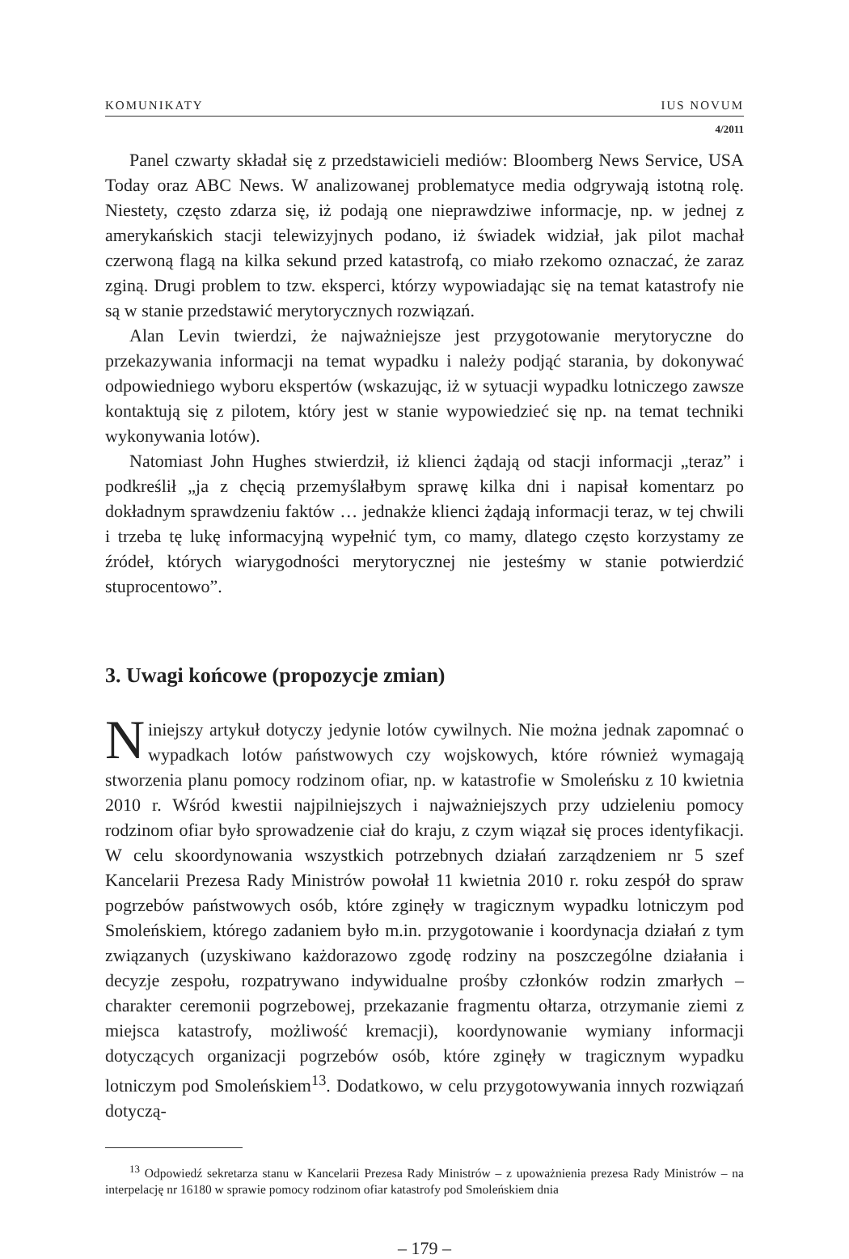KOMUNIKATY IUS NOVUM
4/2011
Panel czwarty składał się z przedstawicieli mediów: Bloomberg News Service, USA Today oraz ABC News. W analizowanej problematyce media odgrywają istotną rolę. Niestety, często zdarza się, iż podają one nieprawdziwe informacje, np. w jednej z amerykańskich stacji telewizyjnych podano, iż świadek widział, jak pilot machał czerwoną flagą na kilka sekund przed katastrofą, co miało rzekomo oznaczać, że zaraz zginą. Drugi problem to tzw. eksperci, którzy wypowiadając się na temat katastrofy nie są w stanie przedstawić merytorycznych rozwiązań.
Alan Levin twierdzi, że najważniejsze jest przygotowanie merytoryczne do przekazywania informacji na temat wypadku i należy podjąć starania, by dokonywać odpowiedniego wyboru ekspertów (wskazując, iż w sytuacji wypadku lotniczego zawsze kontaktują się z pilotem, który jest w stanie wypowiedzieć się np. na temat techniki wykonywania lotów).
Natomiast John Hughes stwierdził, iż klienci żądają od stacji informacji „teraz” i podkreślił „ja z chęcią przemyślałbym sprawę kilka dni i napisał komentarz po dokładnym sprawdzeniu faktów … jednakże klienci żądają informacji teraz, w tej chwili i trzeba tę lukę informacyjną wypełnić tym, co mamy, dlatego często korzystamy ze źródeł, których wiarygodności merytorycznej nie jesteśmy w stanie potwierdzić stuprocentowo”.
3. Uwagi końcowe (propozycje zmian)
Niniejszy artykuł dotyczy jedynie lotów cywilnych. Nie można jednak zapomnać o wypadkach lotów państwowych czy wojskowych, które również wymagają stworzenia planu pomocy rodzinom ofiar, np. w katastrofie w Smoleńsku z 10 kwietnia 2010 r. Wśród kwestii najpilniejszych i najważniejszych przy udzieleniu pomocy rodzinom ofiar było sprowadzenie ciał do kraju, z czym wiązał się proces identyfikacji. W celu skoordynowania wszystkich potrzebnych działań zarządzeniem nr 5 szef Kancelarii Prezesa Rady Ministrów powołał 11 kwietnia 2010 r. roku zespół do spraw pogrzebów państwowych osób, które zginęły w tragicznym wypadku lotniczym pod Smoleńskiem, którego zadaniem było m.in. przygotowanie i koordynacja działań z tym związanych (uzyskiwano każdorazowo zgodę rodziny na poszczególne działania i decyzje zespołu, rozpatrywano indywidualne prośby członków rodzin zmarłych – charakter ceremonii pogrzebowej, przekazanie fragmentu ołtarza, otrzymanie ziemi z miejsca katastrofy, możliwość kremacji), koordynowanie wymiany informacji dotyczących organizacji pogrzebów osób, które zginęły w tragicznym wypadku lotniczym pod Smoleńskiem<sup>13</sup>. Dodatkowo, w celu przygotowywania innych rozwiązań dotyczą-
<sup>13</sup> Odpowiedź sekretarza stanu w Kancelarii Prezesa Rady Ministrów – z upoważnienia prezesa Rady Ministrów – na interpelację nr 16180 w sprawie pomocy rodzinom ofiar katastrofy pod Smoleńskiem dnia
– 179 –